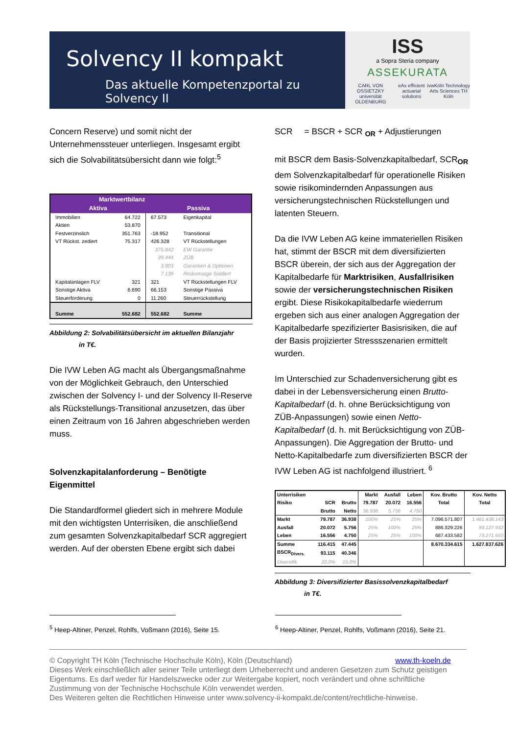Solvency II kompakt
Das aktuelle Kompetenzportal zu Solvency II
ISS
a Sopra Steria company
ASSEKURATA
CARL VON OSSIETZKY universität OLDENBURG eAs efficient actuarial solutions ivwKöln Technology Arts Sciences TH Köln
Concern Reserve) und somit nicht der Unternehmenssteuer unterliegen. Insgesamt ergibt sich die Solvabilitätsübersicht dann wie folgt:<sup>5</sup>
| Marktwertbilanz | | | |
| --- | --- | --- | --- |
| Aktiva | | Passiva | |
| Immobilien | 64.722 | 67.573 | Eigenkapital |
| Aktien | 53.870 | | |
| Festverzinslich | 351.763 | -18.952 | Transitional |
| VT Rückst. zediert | 75.317 | 426.328 | VT Rückstellungen |
| | | 375.842 | EW Garantie |
| | | 39.444 | ZÜB |
| | | 3.903 | Garantien & Optionen |
| | | 7.139 | Risikomarge Saldiert |
| Kapitalanlagen FLV | 321 | 321 | VT Rückstellungen FLV |
| Sonstige Aktiva | 6.690 | 66.153 | Sonstige Passiva |
| Steuerforderung | 0 | 11.260 | Steuerrückstellung |
| Summe | 552.682 | 552.682 | Summe |
Abbildung 2: Solvabilitätsübersicht im aktuellen Bilanzjahr
in T€.
Die IVW Leben AG macht als Übergangsmaßnahme von der Möglichkeit Gebrauch, den Unterschied zwischen der Solvency I- und der Solvency II-Reserve als Rückstellungs-Transitional anzusetzen, das über einen Zeitraum von 16 Jahren abgeschrieben werden muss.
Solvenzkapitalanforderung – Benötigte Eigenmittel
Die Standardformel gliedert sich in mehrere Module mit den wichtigsten Unterrisiken, die anschließend zum gesamten Solvenzkapitalbedarf SCR aggregiert werden. Auf der obersten Ebene ergibt sich dabei
SCR = BSCR + SCR <sub>OR</sub> + Adjustierungen
mit BSCR dem Basis-Solvenzkapitalbedarf, SCR<sub>OR</sub> dem Solvenzkapitalbedarf für operationelle Risiken sowie risikomindernden Anpassungen aus versicherungstechnischen Rückstellungen und latenten Steuern.
Da die IVW Leben AG keine immateriellen Risiken hat, stimmt der BSCR mit dem diversifizierten BSCR überein, der sich aus der Aggregation der Kapitalbedarfe für Marktrisiken, Ausfallrisiken sowie der versicherungstechnischen Risiken ergibt. Diese Risikokapitalbedarfe wiederrum ergeben sich aus einer analogen Aggregation der Kapitalbedarfe spezifizierter Basisrisiken, die auf der Basis projizierter Stressszenarien ermittelt wurden.
Im Unterschied zur Schadenversicherung gibt es dabei in der Lebensversicherung einen Brutto-Kapitalbedarf (d. h. ohne Berücksichtigung von ZÜB-Anpassungen) sowie einen Netto-Kapitalbedarf (d. h. mit Berücksichtigung von ZÜB-Anpassungen). Die Aggregation der Brutto- und Netto-Kapitalbedarfe zum diversifizierten BSCR der IVW Leben AG ist nachfolgend illustriert. <sup>6</sup>
| Unterrisiken | | | Markt | Ausfall | Leben | Kov. Brutto | Kov. Netto |
| --- | --- | --- | --- | --- | --- | --- | --- |
| Risiko | SCR | Brutto | 79.787 | 20.072 | 16.556 | Total | Total |
| | Brutto | Netto | 36.938 | 5.756 | 4.750 | | |
| Markt | 79.787 | 36.938 | 100% | 25% | 25% | 7.096.571.807 | 1.461.438.143 |
| Ausfall | 20.072 | 5.756 | 25% | 100% | 25% | 886.329.226 | 93.127.932 |
| Leben | 16.556 | 4.750 | 25% | 25% | 100% | 687.433.582 | 73.271.550 |
| Summe | 116.415 | 47.445 | | | | 8.670.334.615 | 1.627.837.626 |
| BSCR<sub>Divers.</sub> | 93.115 | 40.346 | | | | | |
| Diversifik. | 20,0% | 15,0% | | | | | |
Abbildung 3: Diversifizierter Basissolvenzkapitalbedarf
in T€.
<sup>5</sup> Heep-Altiner, Penzel, Rohlfs, Voßmann (2016), Seite 15.
<sup>6</sup> Heep-Altiner, Penzel, Rohlfs, Voßmann (2016), Seite 21.
© Copyright TH Köln (Technische Hochschule Köln), Köln (Deutschland) www.th-koeln.de
Dieses Werk einschließlich aller seiner Teile unterliegt dem Urheberrecht und anderen Gesetzen zum Schutz geistigen Eigentums. Es darf weder für Handelszwecke oder zur Weitergabe kopiert, noch verändert und ohne schriftliche Zustimmung von der Technische Hochschule Köln verwendet werden.
Des Weiteren gelten die Rechtlichen Hinweise unter www.solvency-ii-kompakt.de/content/rechtliche-hinweise.